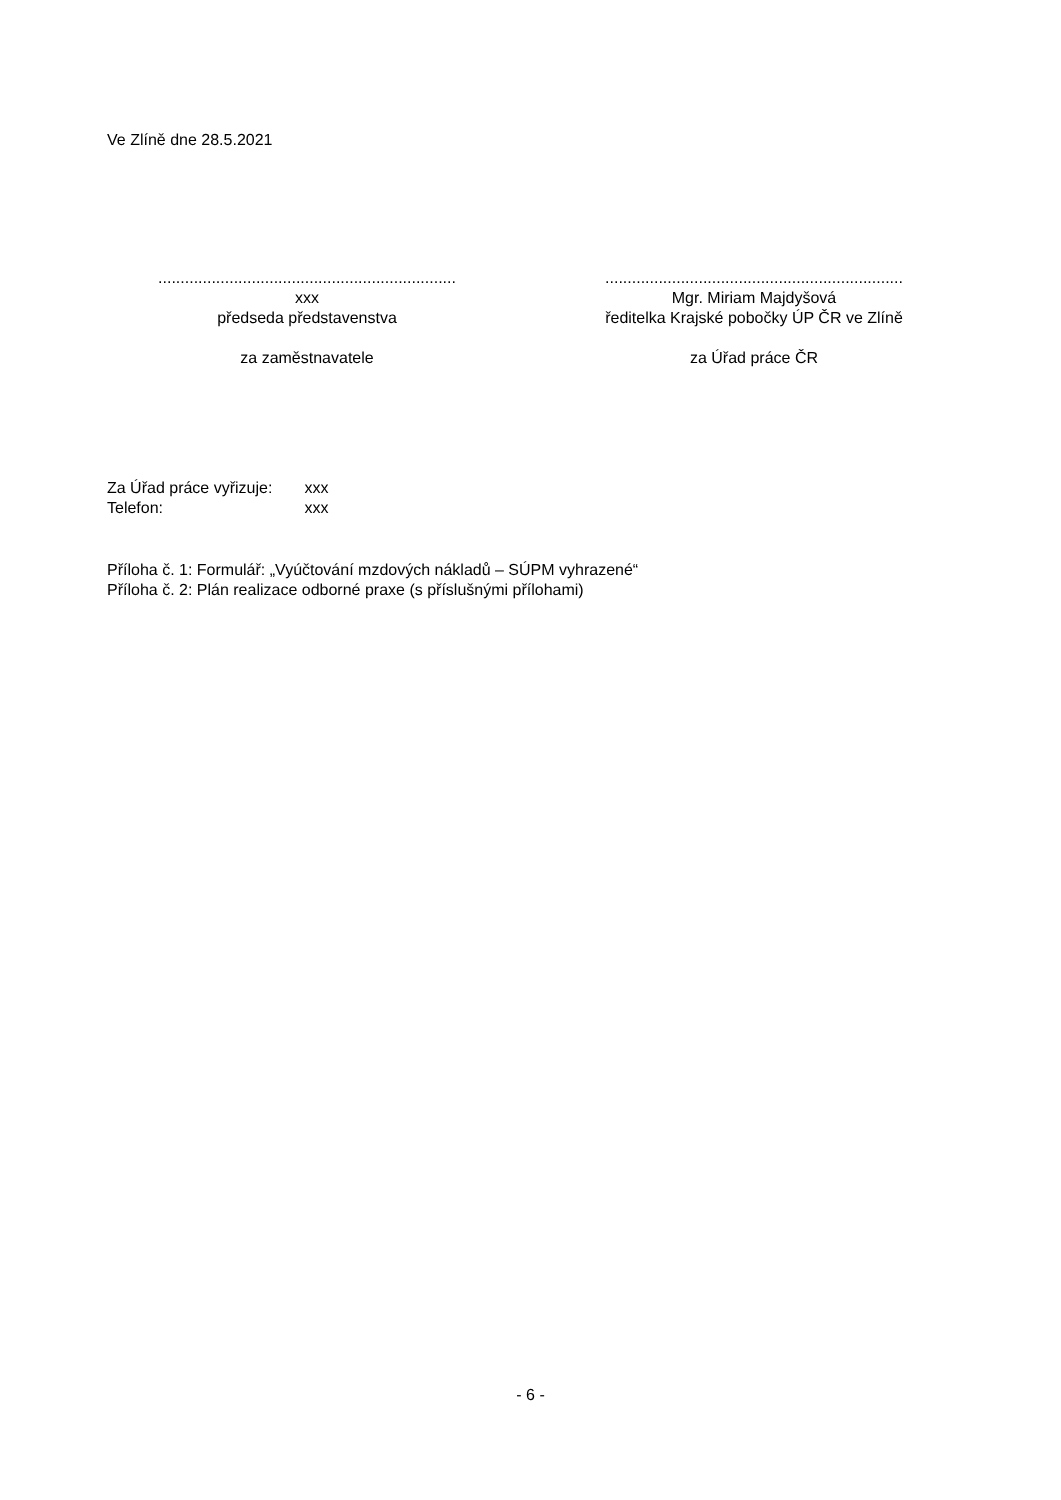Ve Zlíně dne 28.5.2021
...................................................................
xxx
předseda představenstva
za zaměstnavatele
...................................................................
Mgr. Miriam Majdyšová
ředitelka Krajské pobočky ÚP ČR ve Zlíně
za Úřad práce ČR
Za Úřad práce vyřizuje: xxx
Telefon: xxx
Příloha č. 1: Formulář: „Vyúčtování mzdových nákladů – SÚPM vyhrazené“
Příloha č. 2: Plán realizace odborné praxe (s příslušnými přílohami)
- 6 -